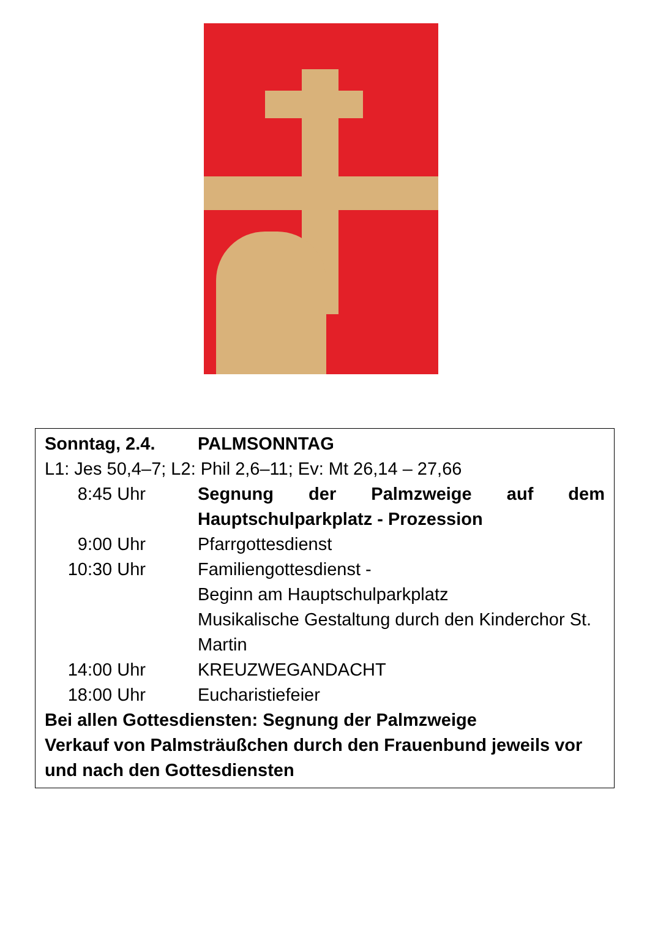| Sonntag, 2.4. | PALMSONNTAG |
| L1: Jes 50,4–7; L2: Phil 2,6–11; Ev: Mt 26,14 – 27,66 | |
| 8:45 Uhr | Segnung der Palmzweige auf dem Hauptschulparkplatz - Prozession |
| 9:00 Uhr | Pfarrgottesdienst |
| 10:30 Uhr | Familiengottesdienst - Beginn am Hauptschulparkplatz Musikalische Gestaltung durch den Kinderchor St. Martin |
| 14:00 Uhr | KREUZWEGANDACHT |
| 18:00 Uhr | Eucharistiefeier |
| Bei allen Gottesdiensten: Segnung der Palmzweige Verkauf von Palmsträußchen durch den Frauenbund jeweils vor und nach den Gottesdiensten | |